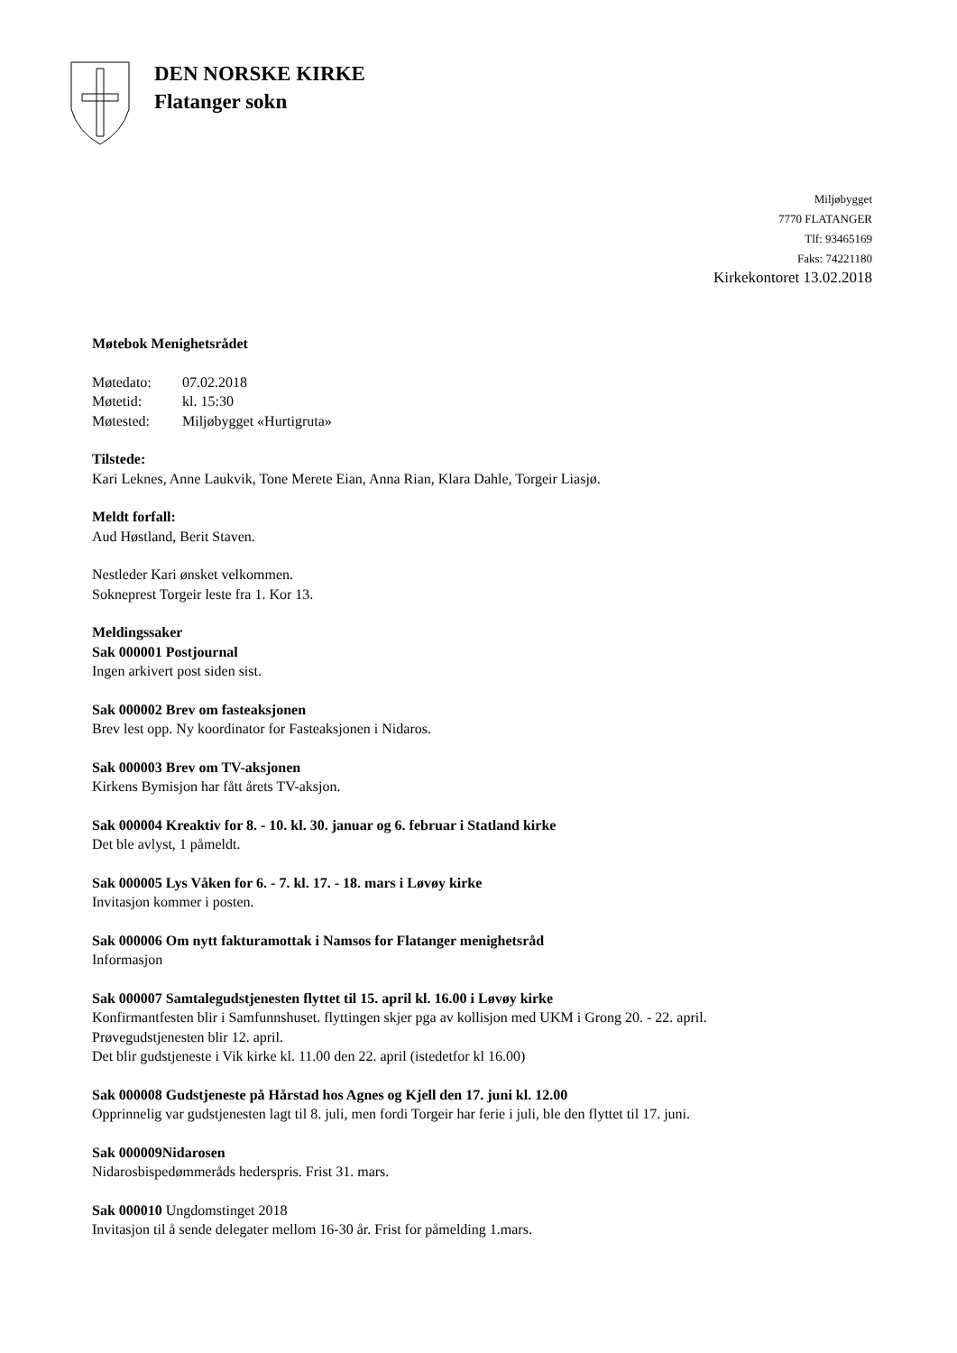DEN NORSKE KIRKE
Flatanger sokn
Miljøbygget
7770 FLATANGER
Tlf: 93465169
Faks: 74221180
Kirkekontoret 13.02.2018
Møtebok Menighetsrådet
| Møtedato: | 07.02.2018 |
| Møtetid: | kl. 15:30 |
| Møtested: | Miljøbygget «Hurtigruta» |
Tilstede:
Kari Leknes, Anne Laukvik, Tone Merete Eian, Anna Rian, Klara Dahle, Torgeir Liasjø.
Meldt forfall:
Aud Høstland, Berit Staven.
Nestleder Kari ønsket velkommen.
Sokneprest Torgeir leste fra 1. Kor 13.
Meldingssaker
Sak 000001 Postjournal
Ingen arkivert post siden sist.
Sak 000002 Brev om fasteaksjonen
Brev lest opp. Ny koordinator for Fasteaksjonen i Nidaros.
Sak 000003 Brev om TV-aksjonen
Kirkens Bymisjon har fått årets TV-aksjon.
Sak 000004 Kreaktiv for 8. - 10. kl. 30. januar og 6. februar i Statland kirke
Det ble avlyst, 1 påmeldt.
Sak 000005 Lys Våken for 6. - 7. kl. 17. - 18. mars i Løvøy kirke
Invitasjon kommer i posten.
Sak 000006 Om nytt fakturamottak i Namsos for Flatanger menighetsråd
Informasjon
Sak 000007 Samtalegudstjenesten flyttet til 15. april kl. 16.00 i Løvøy kirke
Konfirmantfesten blir i Samfunnshuset. flyttingen skjer pga av kollisjon med UKM i Grong 20. - 22. april.
Prøvegudstjenesten blir 12. april.
Det blir gudstjeneste i Vik kirke kl. 11.00 den 22. april (istedetfor kl 16.00)
Sak 000008 Gudstjeneste på Hårstad hos Agnes og Kjell den 17. juni kl. 12.00
Opprinnelig var gudstjenesten lagt til 8. juli, men fordi Torgeir har ferie i juli, ble den flyttet til 17. juni.
Sak 000009Nidarosen
Nidarosbispedømmeråds heders­pris. Frist 31. mars.
Sak 000010 Ungdomstinget 2018
Invitasjon til å sende delegater mellom 16-30 år. Frist for påmelding 1.mars.